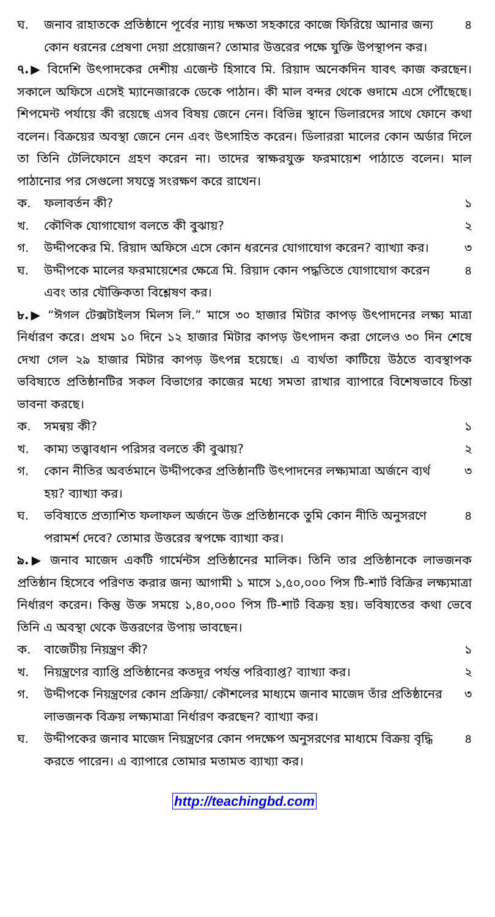ঘ. জনাব রাহাতকে প্রতিষ্ঠানে পূর্বের ন্যায় দক্ষতা সহকারে কাজে ফিরিয়ে আনার জন্য কোন ধরনের প্রেষণা দেয়া প্রয়োজন? তোমার উত্তরের পক্ষে যুক্তি উপস্থাপন কর। ৪
৭.▶ বিদেশি উৎপাদকের দেশীয় এজেন্ট হিসাবে মি. রিয়াদ অনেকদিন যাবৎ কাজ করছেন। সকালে অফিসে এসেই ম্যানেজারকে ডেকে পাঠান। কী মাল বন্দর থেকে গুদামে এসে পৌঁছেছে। শিপমেন্ট পর্যায়ে কী রয়েছে এসব বিষয় জেনে নেন। বিভিন্ন স্থানে ডিলারদের সাথে ফোনে কথা বলেন। বিক্রয়ের অবস্থা জেনে নেন এবং উৎসাহিত করেন। ডিলাররা মালের কোন অর্ডার দিলে তা তিনি টেলিফোনে গ্রহণ করেন না। তাদের স্বাক্ষরযুক্ত ফরমায়েশ পাঠাতে বলেন। মাল পাঠানোর পর সেগুলো সযত্নে সংরক্ষণ করে রাখেন।
ক. ফলাবর্তন কী? ১
খ. কৌণিক যোগাযোগ বলতে কী বুঝায়? ২
গ. উদ্দীপকের মি. রিয়াদ অফিসে এসে কোন ধরনের যোগাযোগ করেন? ব্যাখ্যা কর। ৩
ঘ. উদ্দীপকে মালের ফরমায়েশের ক্ষেত্রে মি. রিয়াদ কোন পদ্ধতিতে যোগাযোগ করেন এবং তার যৌক্তিকতা বিশ্লেষণ কর। ৪
৮.▶ “ঈগল টেক্সটাইলস মিলস লি.” মাসে ৩০ হাজার মিটার কাপড় উৎপাদনের লক্ষ্য মাত্রা নির্ধারণ করে। প্রথম ১০ দিনে ১২ হাজার মিটার কাপড় উৎপাদন করা গেলেও ৩০ দিন শেষে দেখা গেল ২৯ হাজার মিটার কাপড় উৎপন্ন হয়েছে। এ ব্যর্থতা কাটিয়ে উঠতে ব্যবস্থাপক ভবিষ্যতে প্রতিষ্ঠানটির সকল বিভাগের কাজের মধ্যে সমতা রাখার ব্যাপারে বিশেষভাবে চিন্তা ভাবনা করছে।
ক. সমন্বয় কী? ১
খ. কাম্য তত্ত্বাবধান পরিসর বলতে কী বুঝায়? ২
গ. কোন নীতির অবর্তমানে উদ্দীপকের প্রতিষ্ঠানটি উৎপাদনের লক্ষ্যমাত্রা অর্জনে ব্যর্থ হয়? ব্যাখ্যা কর। ৩
ঘ. ভবিষ্যতে প্রত্যাশিত ফলাফল অর্জনে উক্ত প্রতিষ্ঠানকে তুমি কোন নীতি অনুসরণে পরামর্শ দেবে? তোমার উত্তরের স্বপক্ষে ব্যাখ্যা কর। ৪
৯.▶ জনাব মাজেদ একটি গার্মেন্টস প্রতিষ্ঠানের মালিক। তিনি তার প্রতিষ্ঠানকে লাভজনক প্রতিষ্ঠান হিসেবে পরিণত করার জন্য আগামী ১ মাসে ১,৫০,০০০ পিস টি-শার্ট বিক্রির লক্ষ্যমাত্রা নির্ধারণ করেন। কিন্তু উক্ত সময়ে ১,৪০,০০০ পিস টি-শার্ট বিক্রয় হয়। ভবিষ্যতের কথা ভেবে তিনি এ অবস্থা থেকে উত্তরণের উপায় ভাবছেন।
ক. বাজেটীয় নিয়ন্ত্রণ কী? ১
খ. নিয়ন্ত্রণের ব্যাপ্তি প্রতিষ্ঠানের কতদূর পর্যন্ত পরিব্যাপ্ত? ব্যাখ্যা কর। ২
গ. উদ্দীপকে নিয়ন্ত্রণের কোন প্রক্রিয়া/ কৌশলের মাধ্যমে জনাব মাজেদ তাঁর প্রতিষ্ঠানের লাভজনক বিক্রয় লক্ষ্যমাত্রা নির্ধারণ করছেন? ব্যাখ্যা কর। ৩
ঘ. উদ্দীপকের জনাব মাজেদ নিয়ন্ত্রণের কোন পদক্ষেপ অনুসরণের মাধ্যমে বিক্রয় বৃদ্ধি করতে পারেন। এ ব্যাপারে তোমার মতামত ব্যাখ্যা কর। ৪
http://teachingbd.com